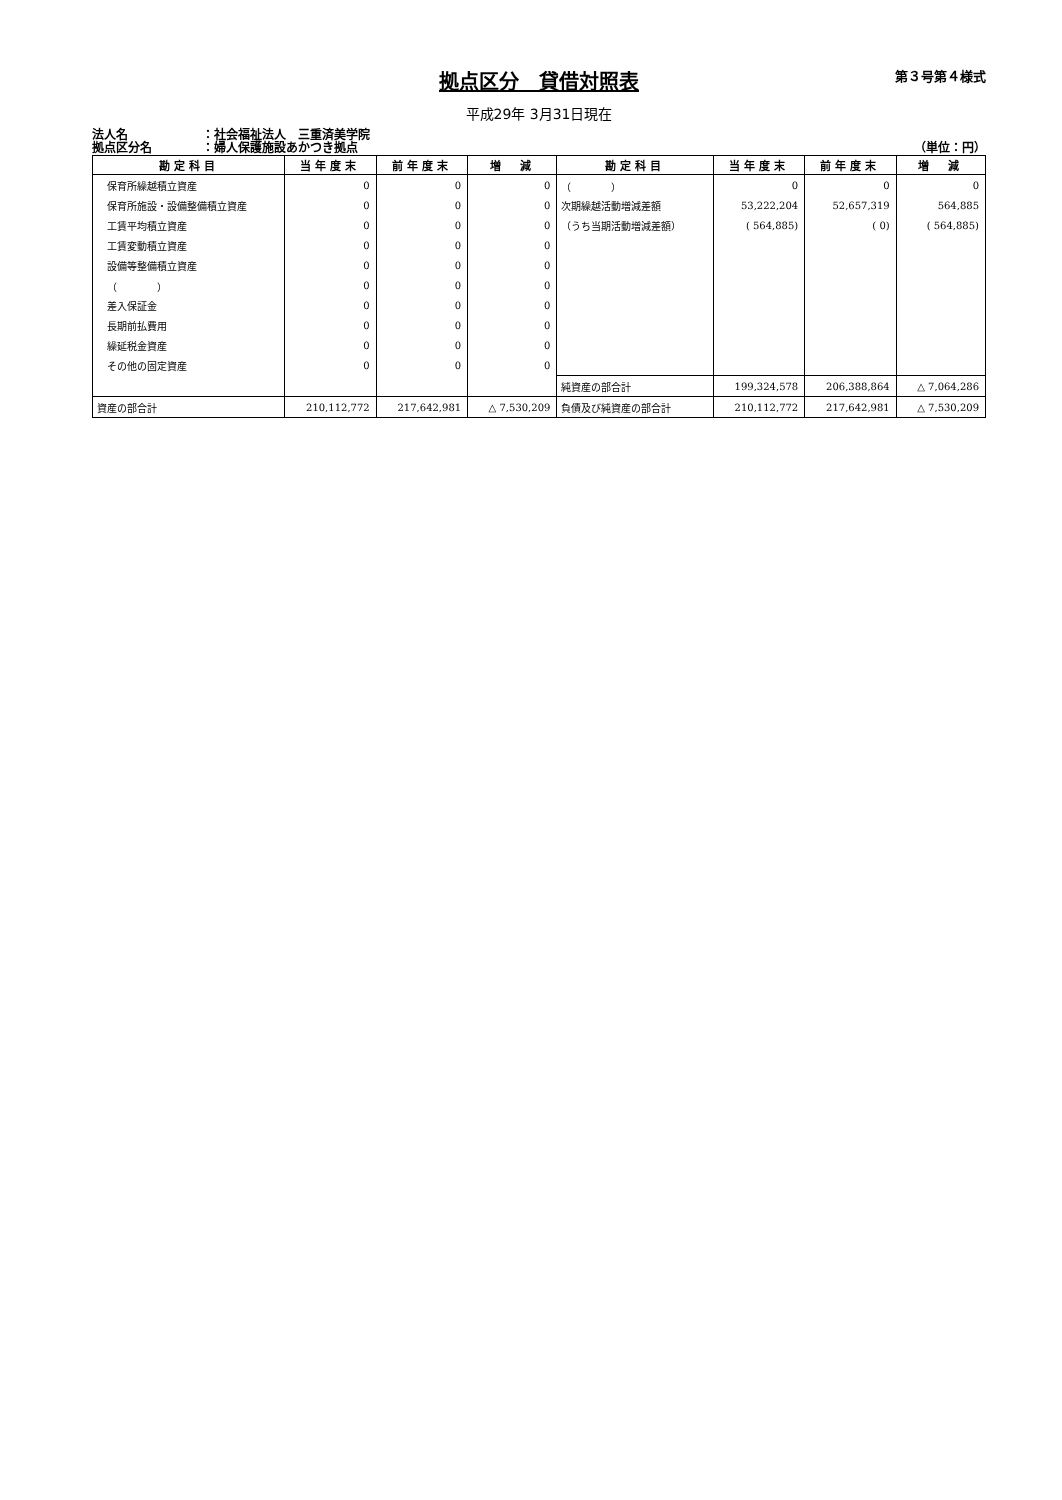拠点区分　貸借対照表
第３号第４様式
平成29年 3月31日現在
法人名 ：社会福祉法人　三重済美学院
拠点区分名 ：婦人保護施設あかつき拠点 （単位：円）
| 勘定科目 | 当年度末 | 前年度末 | 増 減 | 勘定科目 | 当年度末 | 前年度末 | 増 減 |
| --- | --- | --- | --- | --- | --- | --- | --- |
| 保育所繰越積立資産 | 0 | 0 | 0 | （ ） | 0 | 0 | 0 |
| 保育所施設・設備整備積立資産 | 0 | 0 | 0 | 次期繰越活動増減差額 | 53,222,204 | 52,657,319 | 564,885 |
| 工賃平均積立資産 | 0 | 0 | 0 | （うち当期活動増減差額） | ( 564,885) | ( 0) | ( 564,885) |
| 工賃変動積立資産 | 0 | 0 | 0 | | | | |
| 設備等整備積立資産 | 0 | 0 | 0 | | | | |
| （ ） | 0 | 0 | 0 | | | | |
| 差入保証金 | 0 | 0 | 0 | | | | |
| 長期前払費用 | 0 | 0 | 0 | | | | |
| 繰延税金資産 | 0 | 0 | 0 | | | | |
| その他の固定資産 | 0 | 0 | 0 | | | | |
| | | | | 純資産の部合計 | 199,324,578 | 206,388,864 | △ 7,064,286 |
| 資産の部合計 | 210,112,772 | 217,642,981 | △ 7,530,209 | 負債及び純資産の部合計 | 210,112,772 | 217,642,981 | △ 7,530,209 |